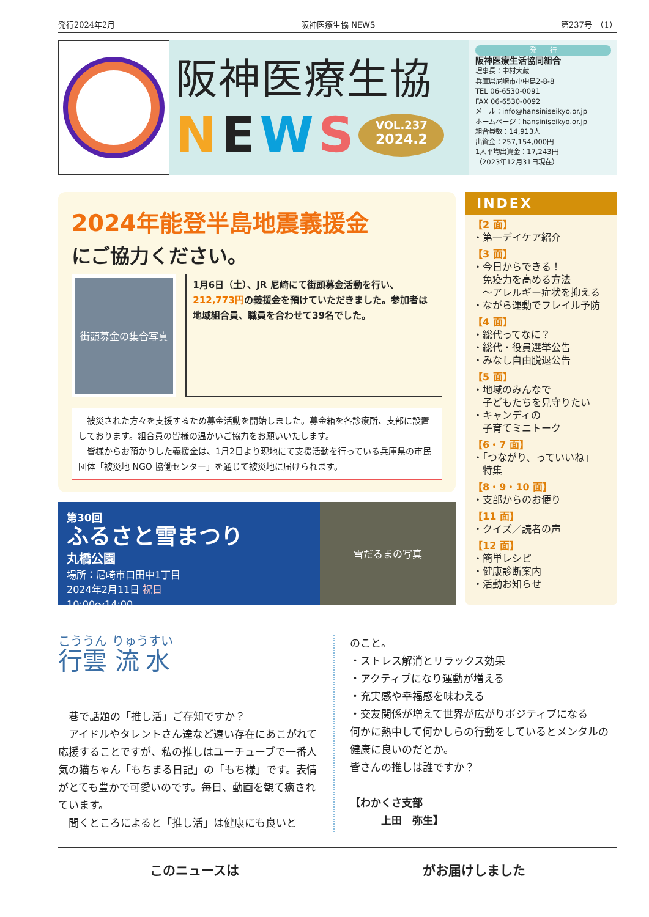発行2024年2月 阪神医療生協 NEWS 第237号　（1）
阪神医療生協
NEWS
VOL.237
2024.2
発　　行
阪神医療生活協同組合
理事長：中村大蔵
兵庫県尼崎市小中島2-8-8
TEL 06-6530-0091
FAX 06-6530-0092
メール：info@hansiniseikyo.or.jp
ホームページ：hansiniseikyo.or.jp
組合員数：14,913人
出資金：257,154,000円
1人平均出資金：17,243円
（2023年12月31日現在）
2024年能登半島地震義援金
にご協力ください。
街頭募金の集合写真
1月6日（土）、JR 尼崎にて街頭募金活動を行い、212,773円の義援金を預けていただきました。参加者は地域組合員、職員を合わせて39名でした。
　被災された方々を支援するため募金活動を開始しました。募金箱を各診療所、支部に設置しております。組合員の皆様の温かいご協力をお願いいたします。
　皆様からお預かりした義援金は、1月2日より現地にて支援活動を行っている兵庫県の市民団体「被災地 NGO 協働センター」を通じて被災地に届けられます。
第30回
ふるさと雪まつり
丸橋公園
場所：尼崎市口田中1丁目
2024年2月11日 祝日
10:00～14:00
雪だるまの写真
INDEX
【2 面】
・第一デイケア紹介
【3 面】
・今日からできる！
　免疫力を高める方法
　～アレルギー症状を抑える
・ながら運動でフレイル予防
【4 面】
・総代ってなに？
・総代・役員選挙公告
・みなし自由脱退公告
【5 面】
・地域のみんなで
　子どもたちを見守りたい
・キャンディの
　子育てミニトーク
【6・7 面】
・「つながり、っていいね」
　特集
【8・9・10 面】
・支部からのお便り
【11 面】
・クイズ／読者の声
【12 面】
・簡単レシピ
・健康診断案内
・活動お知らせ
行雲 流水
　巷で話題の「推し活」ご存知ですか？
　アイドルやタレントさん達など遠い存在にあこがれて応援することですが、私の推しはユーチューブで一番人気の猫ちゃん「もちまる日記」の「もち様」です。表情がとても豊かで可愛いのです。毎日、動画を観て癒されています。
　聞くところによると「推し活」は健康にも良いと
のこと。
・ストレス解消とリラックス効果
・アクティブになり運動が増える
・充実感や幸福感を味わえる
・交友関係が増えて世界が広がりポジティブになる
何かに熱中して何かしらの行動をしているとメンタルの健康に良いのだとか。
皆さんの推しは誰ですか？
【わかくさ支部
　　　上田　弥生】
このニュースは がお届けしました